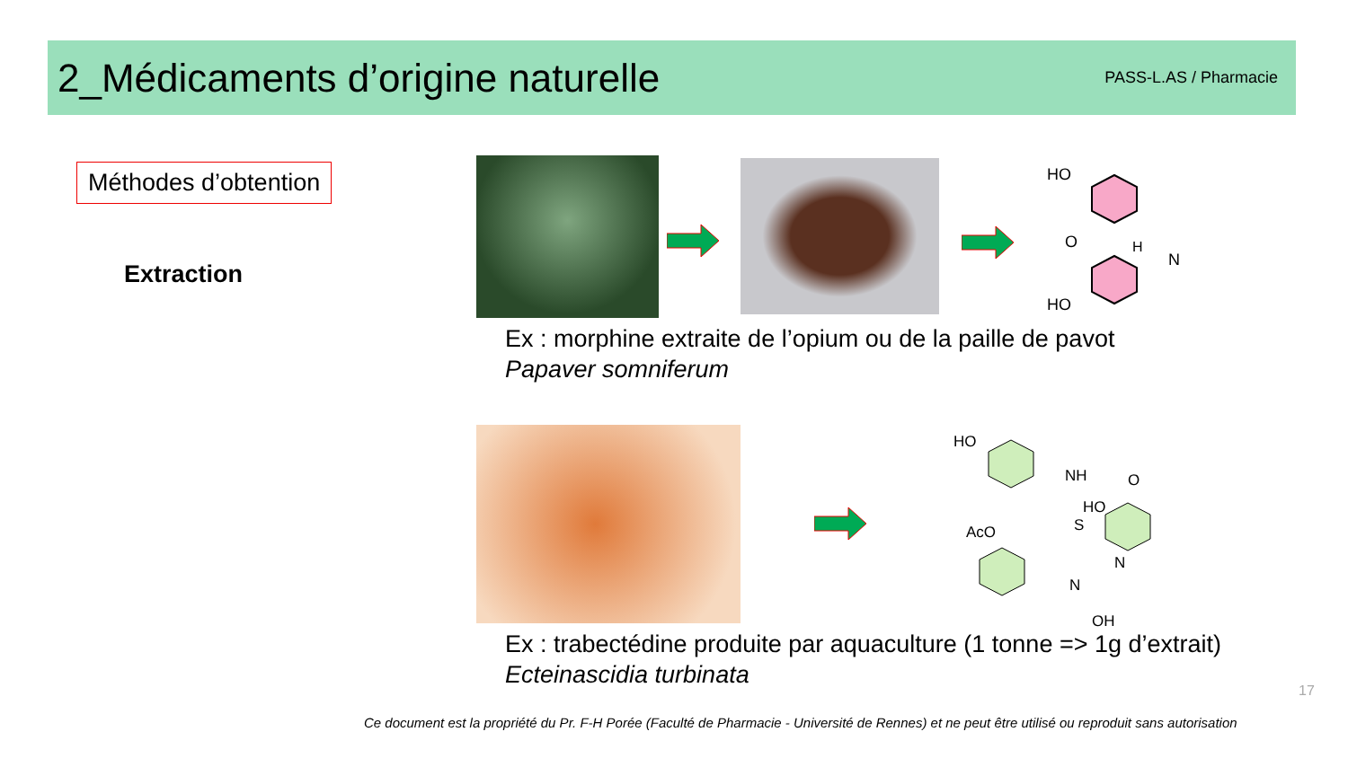2_Médicaments d’origine naturelle
PASS-L.AS / Pharmacie
Méthodes d’obtention
Extraction
HO
O
H
N
HO
Ex : morphine extraite de l’opium ou de la paille de pavot
Papaver somniferum
HO
NH
O
HO
AcO
S
N
N
OH
Ex : trabectédine produite par aquaculture (1 tonne => 1g d’extrait)
Ecteinascidia turbinata
17
Ce document est la propriété du Pr. F-H Porée (Faculté de Pharmacie - Université de Rennes) et ne peut être utilisé ou reproduit sans autorisation